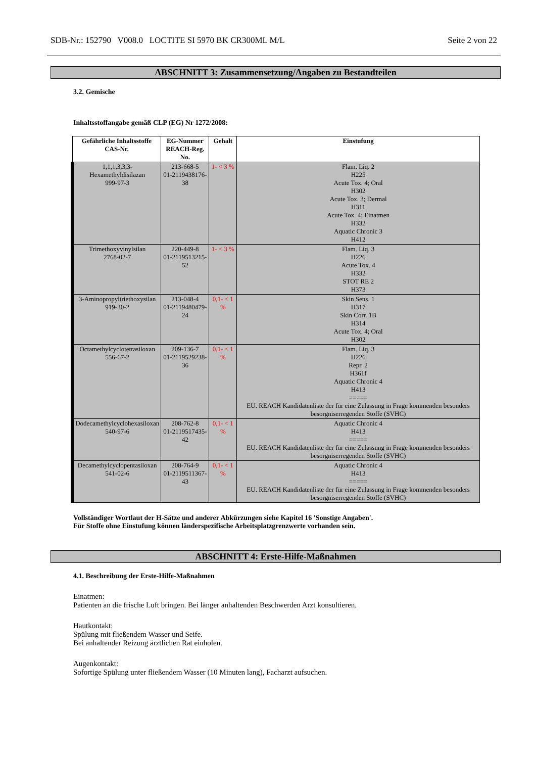SDB-Nr.: 152790 V008.0 LOCTITE SI 5970 BK CR300ML M/L Seite 2 von 22
ABSCHNITT 3: Zusammensetzung/Angaben zu Bestandteilen
3.2. Gemische
Inhaltsstoffangabe gemäß CLP (EG) Nr 1272/2008:
| Gefährliche Inhaltsstoffe CAS-Nr. | EG-Nummer REACH-Reg. No. | Gehalt | Einstufung |
| --- | --- | --- | --- |
| 1,1,1,3,3,3-Hexamethyldisilazan 999-97-3 | 213-668-5 01-2119438176-38 | 1- < 3 % | Flam. Liq. 2 H225 Acute Tox. 4; Oral H302 Acute Tox. 3; Dermal H311 Acute Tox. 4; Einatmen H332 Aquatic Chronic 3 H412 |
| Trimethoxyvinylsilan 2768-02-7 | 220-449-8 01-2119513215-52 | 1- < 3 % | Flam. Liq. 3 H226 Acute Tox. 4 H332 STOT RE 2 H373 |
| 3-Aminopropyltriethoxysilan 919-30-2 | 213-048-4 01-2119480479-24 | 0,1- < 1 % | Skin Sens. 1 H317 Skin Corr. 1B H314 Acute Tox. 4; Oral H302 |
| Octamethylcyclotetrasiloxan 556-67-2 | 209-136-7 01-2119529238-36 | 0,1- < 1 % | Flam. Liq. 3 H226 Repr. 2 H361f Aquatic Chronic 4 H413 ===== EU. REACH Kandidatenliste der für eine Zulassung in Frage kommenden besonders besorgniserregenden Stoffe (SVHC) |
| Dodecamethylcyclohexasiloxan 540-97-6 | 208-762-8 01-2119517435-42 | 0,1- < 1 % | Aquatic Chronic 4 H413 ===== EU. REACH Kandidatenliste der für eine Zulassung in Frage kommenden besonders besorgniserregenden Stoffe (SVHC) |
| Decamethylcyclopentasiloxan 541-02-6 | 208-764-9 01-2119511367-43 | 0,1- < 1 % | Aquatic Chronic 4 H413 ===== EU. REACH Kandidatenliste der für eine Zulassung in Frage kommenden besonders besorgniserregenden Stoffe (SVHC) |
Vollständiger Wortlaut der H-Sätze und anderer Abkürzungen siehe Kapitel 16 'Sonstige Angaben'.
Für Stoffe ohne Einstufung können länderspezifische Arbeitsplatzgrenzwerte vorhanden sein.
ABSCHNITT 4: Erste-Hilfe-Maßnahmen
4.1. Beschreibung der Erste-Hilfe-Maßnahmen
Einatmen:
Patienten an die frische Luft bringen. Bei länger anhaltenden Beschwerden Arzt konsultieren.
Hautkontakt:
Spülung mit fließendem Wasser und Seife.
Bei anhaltender Reizung ärztlichen Rat einholen.
Augenkontakt:
Sofortige Spülung unter fließendem Wasser (10 Minuten lang), Facharzt aufsuchen.